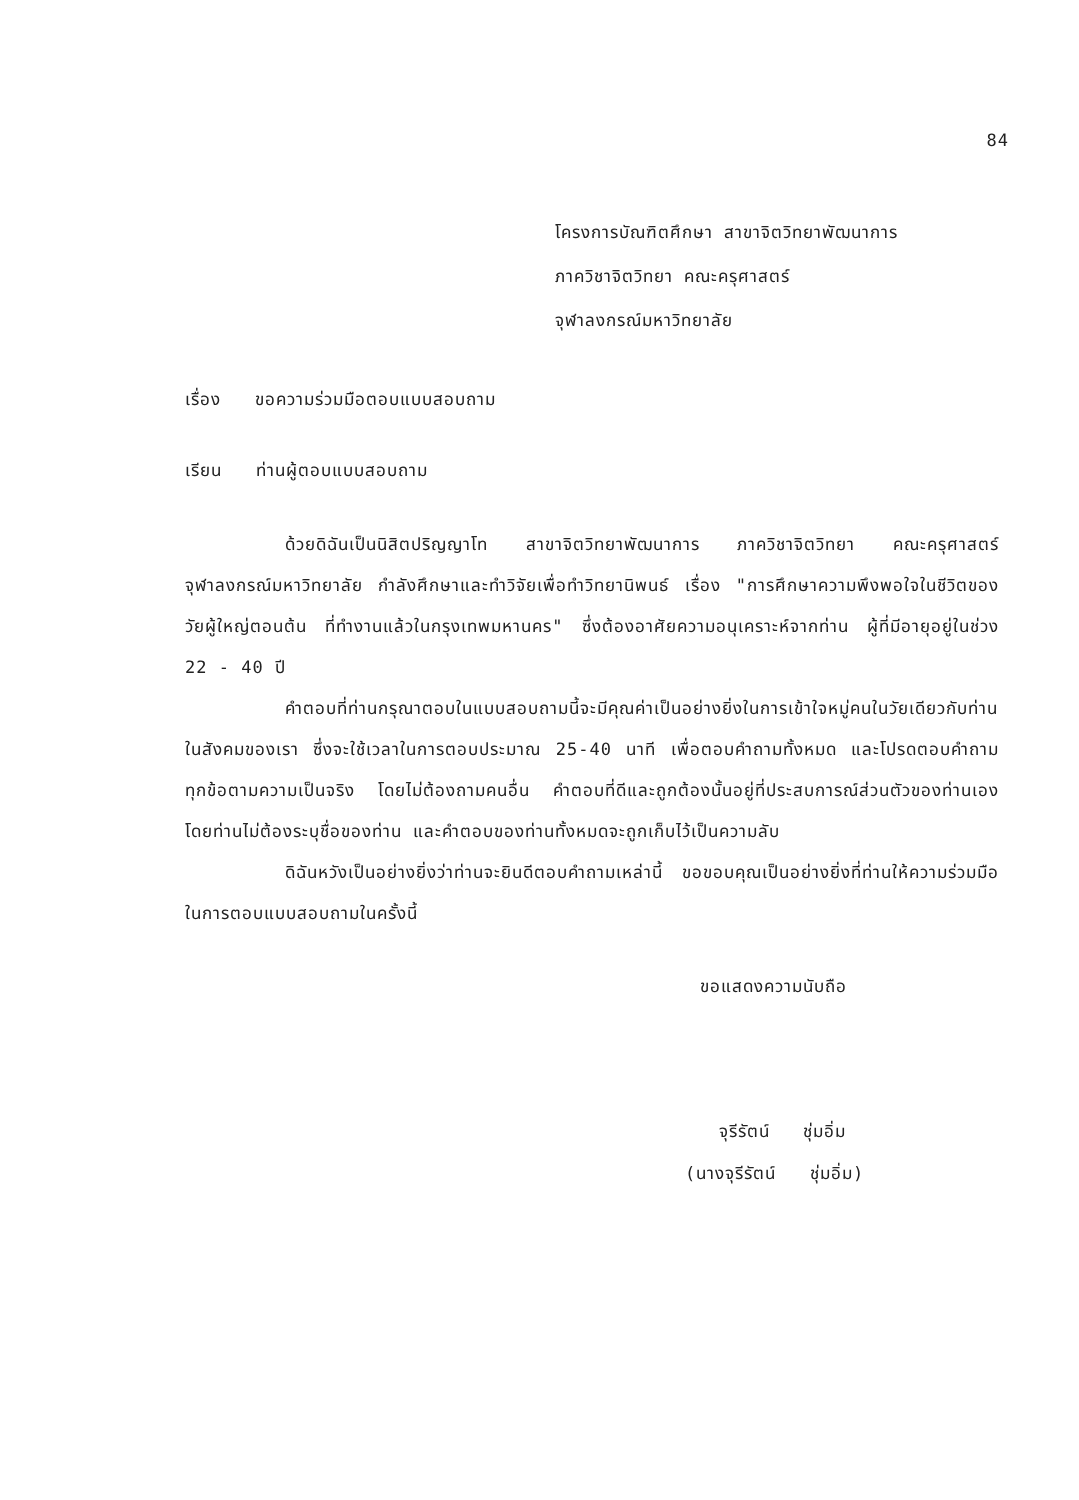84
โครงการบัณฑิตศึกษา สาขาจิตวิทยาพัฒนาการ
ภาควิชาจิตวิทยา คณะครุศาสตร์
จุฬาลงกรณ์มหาวิทยาลัย
เรื่อง ขอความร่วมมือตอบแบบสอบถาม
เรียน ท่านผู้ตอบแบบสอบถาม
ด้วยดิฉันเป็นนิสิตปริญญาโท สาขาจิตวิทยาพัฒนาการ ภาควิชาจิตวิทยา คณะครุศาสตร์ จุฬาลงกรณ์มหาวิทยาลัย กำลังศึกษาและทำวิจัยเพื่อทำวิทยานิพนธ์ เรื่อง "การศึกษาความพึงพอใจในชีวิตของวัยผู้ใหญ่ตอนต้น ที่ทำงานแล้วในกรุงเทพมหานคร" ซึ่งต้องอาศัยความอนุเคราะห์จากท่าน ผู้ที่มีอายุอยู่ในช่วง 22 - 40 ปี
คำตอบที่ท่านกรุณาตอบในแบบสอบถามนี้จะมีคุณค่าเป็นอย่างยิ่งในการเข้าใจหมู่คนในวัยเดียวกับท่านในสังคมของเรา ซึ่งจะใช้เวลาในการตอบประมาณ 25-40 นาที เพื่อตอบคำถามทั้งหมด และโปรดตอบคำถามทุกข้อตามความเป็นจริง โดยไม่ต้องถามคนอื่น คำตอบที่ดีและถูกต้องนั้นอยู่ที่ประสบการณ์ส่วนตัวของท่านเอง โดยท่านไม่ต้องระบุชื่อของท่าน และคำตอบของท่านทั้งหมดจะถูกเก็บไว้เป็นความลับ
ดิฉันหวังเป็นอย่างยิ่งว่าท่านจะยินดีตอบคำถามเหล่านี้ ขอขอบคุณเป็นอย่างยิ่งที่ท่านให้ความร่วมมือในการตอบแบบสอบถามในครั้งนี้
ขอแสดงความนับถือ
จุรีรัตน์ ชุ่มอิ่ม
(นางจุรีรัตน์ ชุ่มอิ่ม)